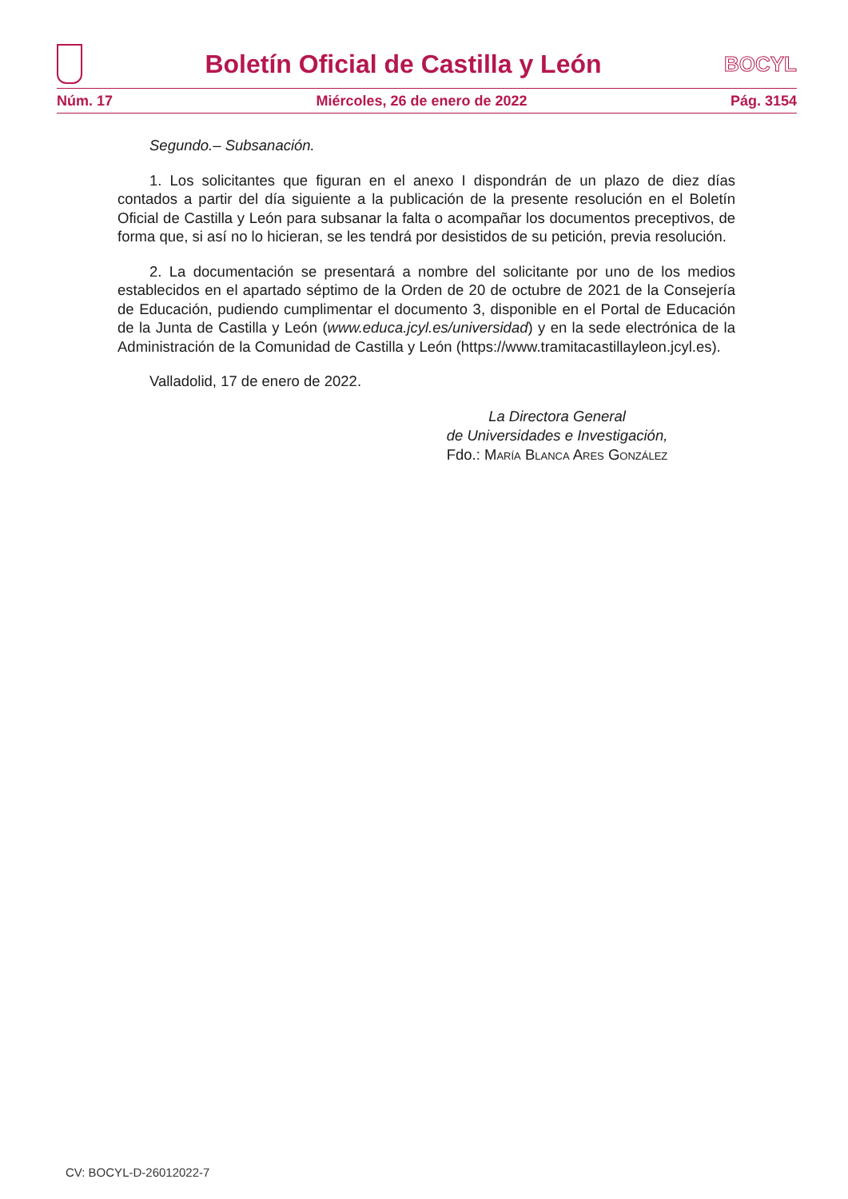Boletín Oficial de Castilla y León
BOCYL
Núm. 17 Miércoles, 26 de enero de 2022 Pág. 3154
Segundo.– Subsanación.
1. Los solicitantes que figuran en el anexo I dispondrán de un plazo de diez días contados a partir del día siguiente a la publicación de la presente resolución en el Boletín Oficial de Castilla y León para subsanar la falta o acompañar los documentos preceptivos, de forma que, si así no lo hicieran, se les tendrá por desistidos de su petición, previa resolución.
2. La documentación se presentará a nombre del solicitante por uno de los medios establecidos en el apartado séptimo de la Orden de 20 de octubre de 2021 de la Consejería de Educación, pudiendo cumplimentar el documento 3, disponible en el Portal de Educación de la Junta de Castilla y León (www.educa.jcyl.es/universidad) y en la sede electrónica de la Administración de la Comunidad de Castilla y León (https://www.tramitacastillayleon.jcyl.es).
Valladolid, 17 de enero de 2022.
La Directora General
de Universidades e Investigación,
Fdo.: María Blanca Ares González
CV: BOCYL-D-26012022-7